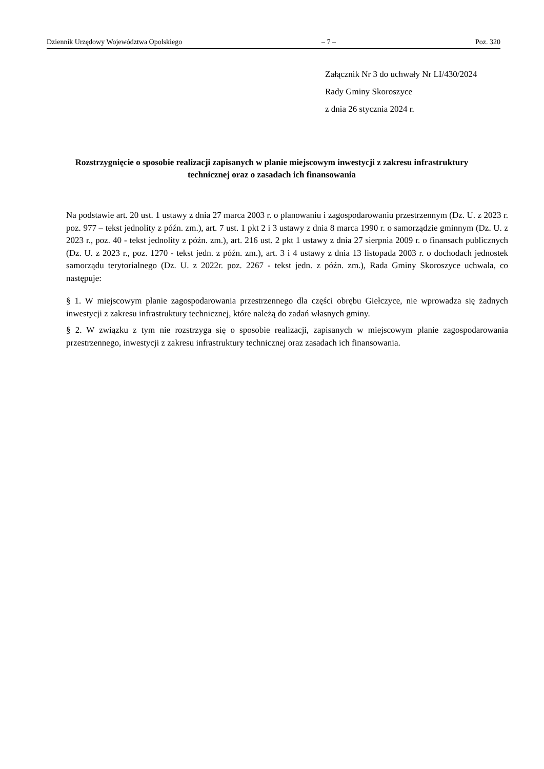Dziennik Urzędowy Województwa Opolskiego – 7 – Poz. 320
Załącznik Nr 3 do uchwały Nr LI/430/2024
Rady Gminy Skoroszyce
z dnia 26 stycznia 2024 r.
Rozstrzygnięcie o sposobie realizacji zapisanych w planie miejscowym inwestycji z zakresu infrastruktury technicznej oraz o zasadach ich finansowania
Na podstawie art. 20 ust. 1 ustawy z dnia 27 marca 2003 r. o planowaniu i zagospodarowaniu przestrzennym (Dz. U. z 2023 r. poz. 977 – tekst jednolity z późn. zm.), art. 7 ust. 1 pkt 2 i 3 ustawy z dnia 8 marca 1990 r. o samorządzie gminnym (Dz. U. z 2023 r., poz. 40 - tekst jednolity z późn. zm.), art. 216 ust. 2 pkt 1 ustawy z dnia 27 sierpnia 2009 r. o finansach publicznych (Dz. U. z 2023 r., poz. 1270 - tekst jedn. z późn. zm.), art. 3 i 4 ustawy z dnia 13 listopada 2003 r. o dochodach jednostek samorządu terytorialnego (Dz. U. z 2022r. poz. 2267 - tekst jedn. z późn. zm.), Rada Gminy Skoroszyce uchwala, co następuje:
§ 1. W miejscowym planie zagospodarowania przestrzennego dla części obrębu Giełczyce, nie wprowadza się żadnych inwestycji z zakresu infrastruktury technicznej, które należą do zadań własnych gminy.
§ 2. W związku z tym nie rozstrzyga się o sposobie realizacji, zapisanych w miejscowym planie zagospodarowania przestrzennego, inwestycji z zakresu infrastruktury technicznej oraz zasadach ich finansowania.